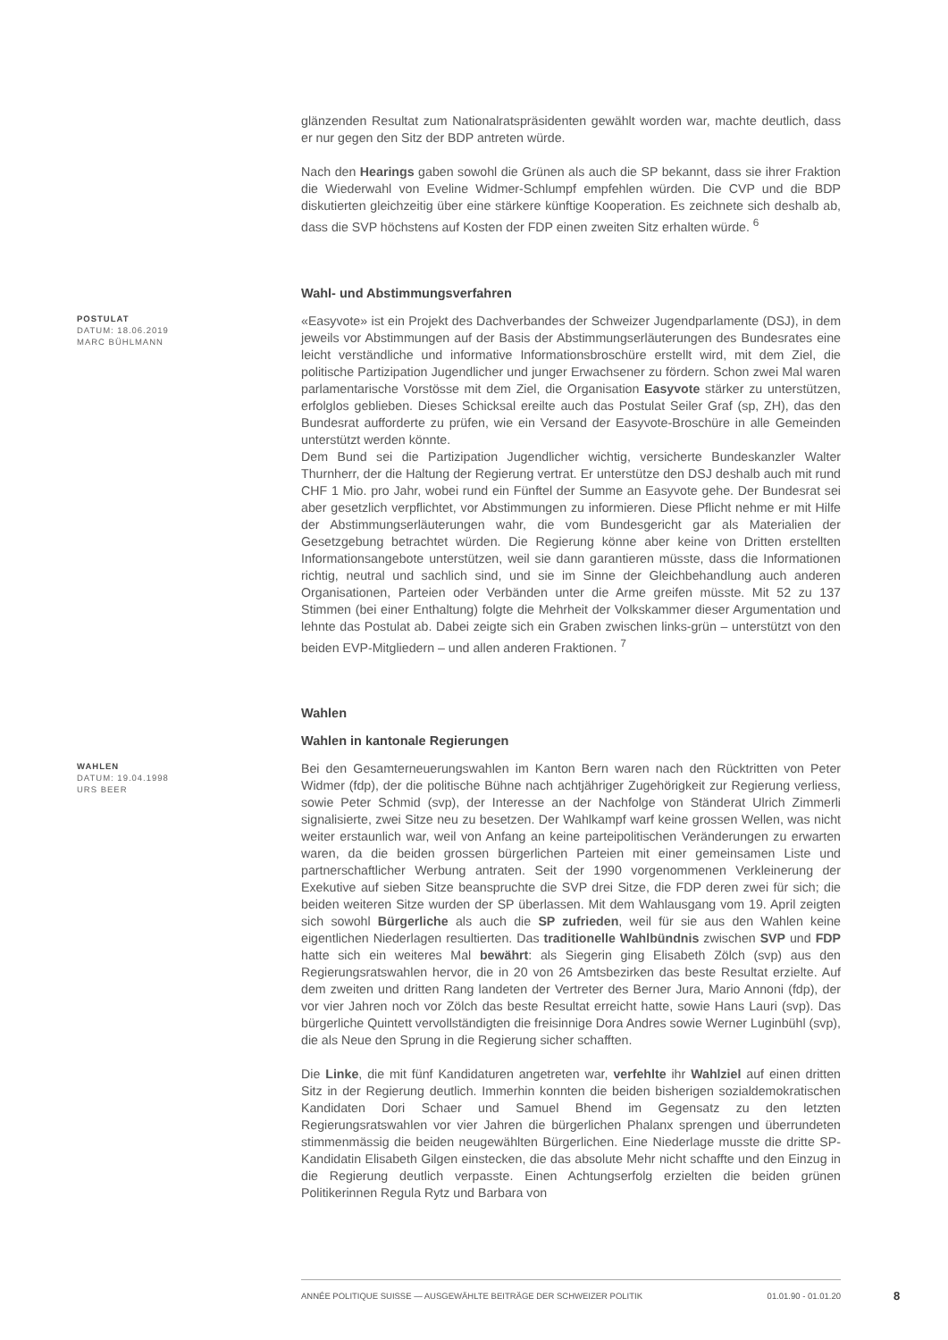glänzenden Resultat zum Nationalratspräsidenten gewählt worden war, machte deutlich, dass er nur gegen den Sitz der BDP antreten würde.
Nach den Hearings gaben sowohl die Grünen als auch die SP bekannt, dass sie ihrer Fraktion die Wiederwahl von Eveline Widmer-Schlumpf empfehlen würden. Die CVP und die BDP diskutierten gleichzeitig über eine stärkere künftige Kooperation. Es zeichnete sich deshalb ab, dass die SVP höchstens auf Kosten der FDP einen zweiten Sitz erhalten würde. <sup>6</sup>
Wahl- und Abstimmungsverfahren
POSTULAT
DATUM: 18.06.2019
MARC BÜHLMANN
«Easyvote» ist ein Projekt des Dachverbandes der Schweizer Jugendparlamente (DSJ), in dem jeweils vor Abstimmungen auf der Basis der Abstimmungserläuterungen des Bundesrates eine leicht verständliche und informative Informationsbroschüre erstellt wird, mit dem Ziel, die politische Partizipation Jugendlicher und junger Erwachsener zu fördern. Schon zwei Mal waren parlamentarische Vorstösse mit dem Ziel, die Organisation Easyvote stärker zu unterstützen, erfolglos geblieben. Dieses Schicksal ereilte auch das Postulat Seiler Graf (sp, ZH), das den Bundesrat aufforderte zu prüfen, wie ein Versand der Easyvote-Broschüre in alle Gemeinden unterstützt werden könnte.
Dem Bund sei die Partizipation Jugendlicher wichtig, versicherte Bundeskanzler Walter Thurnherr, der die Haltung der Regierung vertrat. Er unterstütze den DSJ deshalb auch mit rund CHF 1 Mio. pro Jahr, wobei rund ein Fünftel der Summe an Easyvote gehe. Der Bundesrat sei aber gesetzlich verpflichtet, vor Abstimmungen zu informieren. Diese Pflicht nehme er mit Hilfe der Abstimmungserläuterungen wahr, die vom Bundesgericht gar als Materialien der Gesetzgebung betrachtet würden. Die Regierung könne aber keine von Dritten erstellten Informationsangebote unterstützen, weil sie dann garantieren müsste, dass die Informationen richtig, neutral und sachlich sind, und sie im Sinne der Gleichbehandlung auch anderen Organisationen, Parteien oder Verbänden unter die Arme greifen müsste. Mit 52 zu 137 Stimmen (bei einer Enthaltung) folgte die Mehrheit der Volkskammer dieser Argumentation und lehnte das Postulat ab. Dabei zeigte sich ein Graben zwischen links-grün – unterstützt von den beiden EVP-Mitgliedern – und allen anderen Fraktionen. <sup>7</sup>
Wahlen
Wahlen in kantonale Regierungen
WAHLEN
DATUM: 19.04.1998
URS BEER
Bei den Gesamterneuerungswahlen im Kanton Bern waren nach den Rücktritten von Peter Widmer (fdp), der die politische Bühne nach achtjähriger Zugehörigkeit zur Regierung verliess, sowie Peter Schmid (svp), der Interesse an der Nachfolge von Ständerat Ulrich Zimmerli signalisierte, zwei Sitze neu zu besetzen. Der Wahlkampf warf keine grossen Wellen, was nicht weiter erstaunlich war, weil von Anfang an keine parteipolitischen Veränderungen zu erwarten waren, da die beiden grossen bürgerlichen Parteien mit einer gemeinsamen Liste und partnerschaftlicher Werbung antraten. Seit der 1990 vorgenommenen Verkleinerung der Exekutive auf sieben Sitze beanspruchte die SVP drei Sitze, die FDP deren zwei für sich; die beiden weiteren Sitze wurden der SP überlassen. Mit dem Wahlausgang vom 19. April zeigten sich sowohl Bürgerliche als auch die SP zufrieden, weil für sie aus den Wahlen keine eigentlichen Niederlagen resultierten. Das traditionelle Wahlbündnis zwischen SVP und FDP hatte sich ein weiteres Mal bewährt: als Siegerin ging Elisabeth Zölch (svp) aus den Regierungsratswahlen hervor, die in 20 von 26 Amtsbezirken das beste Resultat erzielte. Auf dem zweiten und dritten Rang landeten der Vertreter des Berner Jura, Mario Annoni (fdp), der vor vier Jahren noch vor Zölch das beste Resultat erreicht hatte, sowie Hans Lauri (svp). Das bürgerliche Quintett vervollständigten die freisinnige Dora Andres sowie Werner Luginbühl (svp), die als Neue den Sprung in die Regierung sicher schafften.
Die Linke, die mit fünf Kandidaturen angetreten war, verfehlte ihr Wahlziel auf einen dritten Sitz in der Regierung deutlich. Immerhin konnten die beiden bisherigen sozialdemokratischen Kandidaten Dori Schaer und Samuel Bhend im Gegensatz zu den letzten Regierungsratswahlen vor vier Jahren die bürgerlichen Phalanx sprengen und überrundeten stimmenmässig die beiden neugewählten Bürgerlichen. Eine Niederlage musste die dritte SP-Kandidatin Elisabeth Gilgen einstecken, die das absolute Mehr nicht schaffte und den Einzug in die Regierung deutlich verpasste. Einen Achtungserfolg erzielten die beiden grünen Politikerinnen Regula Rytz und Barbara von
ANNÉE POLITIQUE SUISSE — AUSGEWÄHLTE BEITRÄGE DER SCHWEIZER POLITIK 01.01.90 - 01.01.20
8